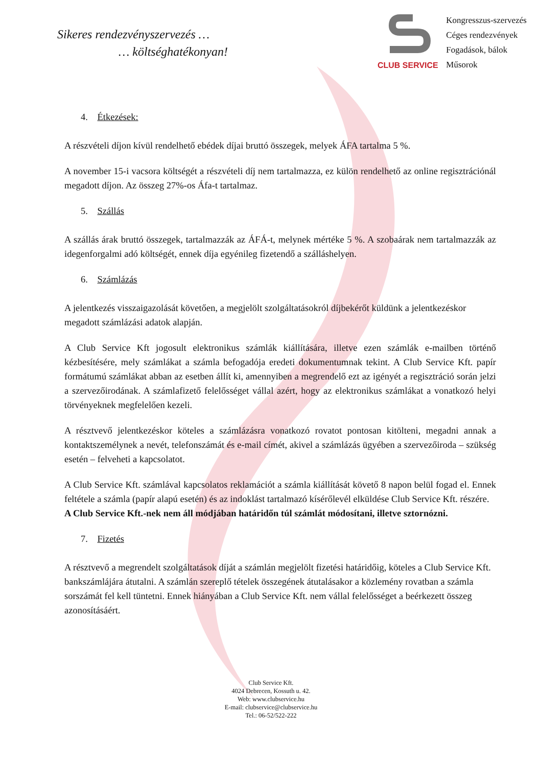Sikeres rendezvényszervezés …
… költséghatékonyan!
CLUB SERVICE
Kongresszus-szervezés
Céges rendezvények
Fogadások, bálok
Műsorok
4. Étkezések:
A részvételi díjon kívül rendelhető ebédek díjai bruttó összegek, melyek ÁFA tartalma 5 %.
A november 15-i vacsora költségét a részvételi díj nem tartalmazza, ez külön rendelhető az online regisztrációnál megadott díjon. Az összeg 27%-os Áfa-t tartalmaz.
5. Szállás
A szállás árak bruttó összegek, tartalmazzák az ÁFÁ-t, melynek mértéke 5 %. A szobaárak nem tartalmazzák az idegenforgalmi adó költségét, ennek díja egyénileg fizetendő a szálláshelyen.
6. Számlázás
A jelentkezés visszaigazolását követően, a megjelölt szolgáltatásokról díjbekérőt küldünk a jelentkezéskor megadott számlázási adatok alapján.
A Club Service Kft jogosult elektronikus számlák kiállítására, illetve ezen számlák e-mailben történő kézbesítésére, mely számlákat a számla befogadója eredeti dokumentumnak tekint. A Club Service Kft. papír formátumú számlákat abban az esetben állít ki, amennyiben a megrendelő ezt az igényét a regisztráció során jelzi a szervezőirodának. A számlafizető felelősséget vállal azért, hogy az elektronikus számlákat a vonatkozó helyi törvényeknek megfelelően kezeli.
A résztvevő jelentkezéskor köteles a számlázásra vonatkozó rovatot pontosan kitölteni, megadni annak a kontaktszemélynek a nevét, telefonszámát és e-mail címét, akivel a számlázás ügyében a szervezőiroda – szükség esetén – felveheti a kapcsolatot.
A Club Service Kft. számlával kapcsolatos reklamációt a számla kiállítását követő 8 napon belül fogad el. Ennek feltétele a számla (papír alapú esetén) és az indoklást tartalmazó kísérőlevél elküldése Club Service Kft. részére.
A Club Service Kft.-nek nem áll módjában határidőn túl számlát módosítani, illetve sztornózni.
7. Fizetés
A résztvevő a megrendelt szolgáltatások díját a számlán megjelölt fizetési határidőig, köteles a Club Service Kft. bankszámlájára átutalni. A számlán szereplő tételek összegének átutalásakor a közlemény rovatban a számla sorszámát fel kell tüntetni. Ennek hiányában a Club Service Kft. nem vállal felelősséget a beérkezett összeg azonosításáért.
Club Service Kft.
4024 Debrecen, Kossuth u. 42.
Web: www.clubservice.hu
E-mail: clubservice@clubservice.hu
Tel.: 06-52/522-222